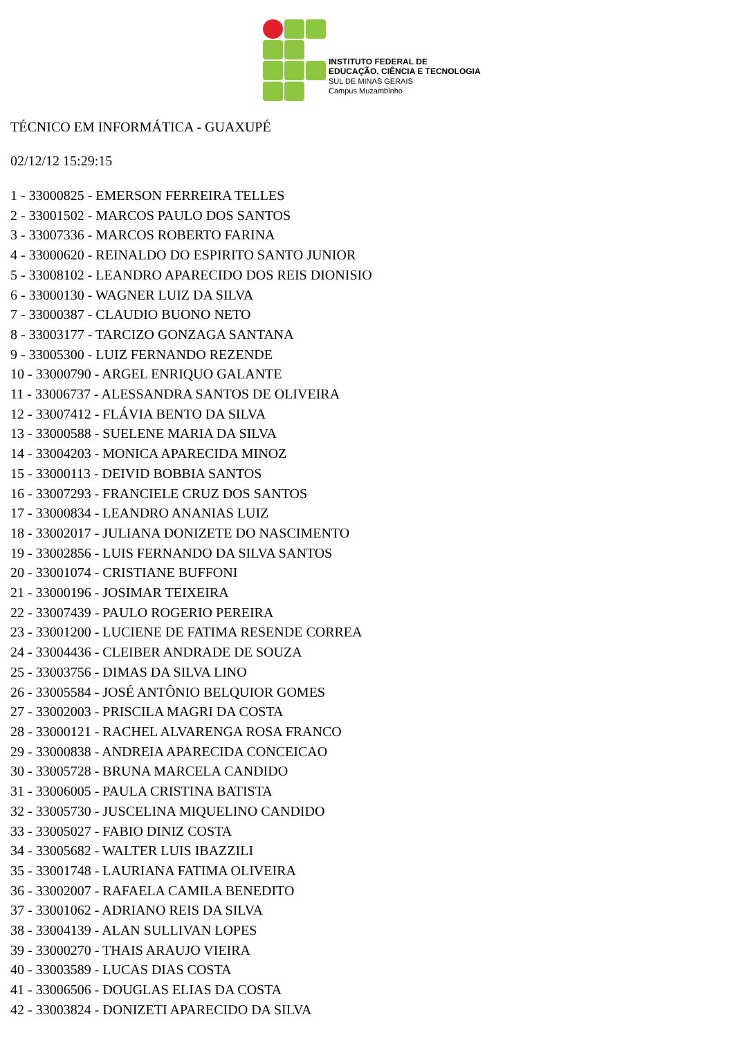INSTITUTO FEDERAL DE
EDUCAÇÃO, CIÊNCIA E TECNOLOGIA
SUL DE MINAS GERAIS
Campus Muzambinho
TÉCNICO EM INFORMÁTICA - GUAXUPÉ
02/12/12 15:29:15
1 - 33000825 - EMERSON FERREIRA TELLES
2 - 33001502 - MARCOS PAULO DOS SANTOS
3 - 33007336 - MARCOS ROBERTO FARINA
4 - 33000620 - REINALDO DO ESPIRITO SANTO JUNIOR
5 - 33008102 - LEANDRO APARECIDO DOS REIS DIONISIO
6 - 33000130 - WAGNER LUIZ DA SILVA
7 - 33000387 - CLAUDIO BUONO NETO
8 - 33003177 - TARCIZO GONZAGA SANTANA
9 - 33005300 - LUIZ FERNANDO REZENDE
10 - 33000790 - ARGEL ENRIQUO GALANTE
11 - 33006737 - ALESSANDRA SANTOS DE OLIVEIRA
12 - 33007412 - FLÁVIA BENTO DA SILVA
13 - 33000588 - SUELENE MARIA DA SILVA
14 - 33004203 - MONICA APARECIDA MINOZ
15 - 33000113 - DEIVID BOBBIA SANTOS
16 - 33007293 - FRANCIELE CRUZ DOS SANTOS
17 - 33000834 - LEANDRO ANANIAS LUIZ
18 - 33002017 - JULIANA DONIZETE DO NASCIMENTO
19 - 33002856 - LUIS FERNANDO DA SILVA SANTOS
20 - 33001074 - CRISTIANE BUFFONI
21 - 33000196 - JOSIMAR TEIXEIRA
22 - 33007439 - PAULO ROGERIO PEREIRA
23 - 33001200 - LUCIENE DE FATIMA RESENDE CORREA
24 - 33004436 - CLEIBER ANDRADE DE SOUZA
25 - 33003756 - DIMAS DA SILVA LINO
26 - 33005584 - JOSÉ ANTÔNIO BELQUIOR GOMES
27 - 33002003 - PRISCILA MAGRI DA COSTA
28 - 33000121 - RACHEL ALVARENGA ROSA FRANCO
29 - 33000838 - ANDREIA APARECIDA CONCEICAO
30 - 33005728 - BRUNA MARCELA CANDIDO
31 - 33006005 - PAULA CRISTINA BATISTA
32 - 33005730 - JUSCELINA MIQUELINO CANDIDO
33 - 33005027 - FABIO DINIZ COSTA
34 - 33005682 - WALTER LUIS IBAZZILI
35 - 33001748 - LAURIANA FATIMA OLIVEIRA
36 - 33002007 - RAFAELA CAMILA BENEDITO
37 - 33001062 - ADRIANO REIS DA SILVA
38 - 33004139 - ALAN SULLIVAN LOPES
39 - 33000270 - THAIS ARAUJO VIEIRA
40 - 33003589 - LUCAS DIAS COSTA
41 - 33006506 - DOUGLAS ELIAS DA COSTA
42 - 33003824 - DONIZETI APARECIDO DA SILVA